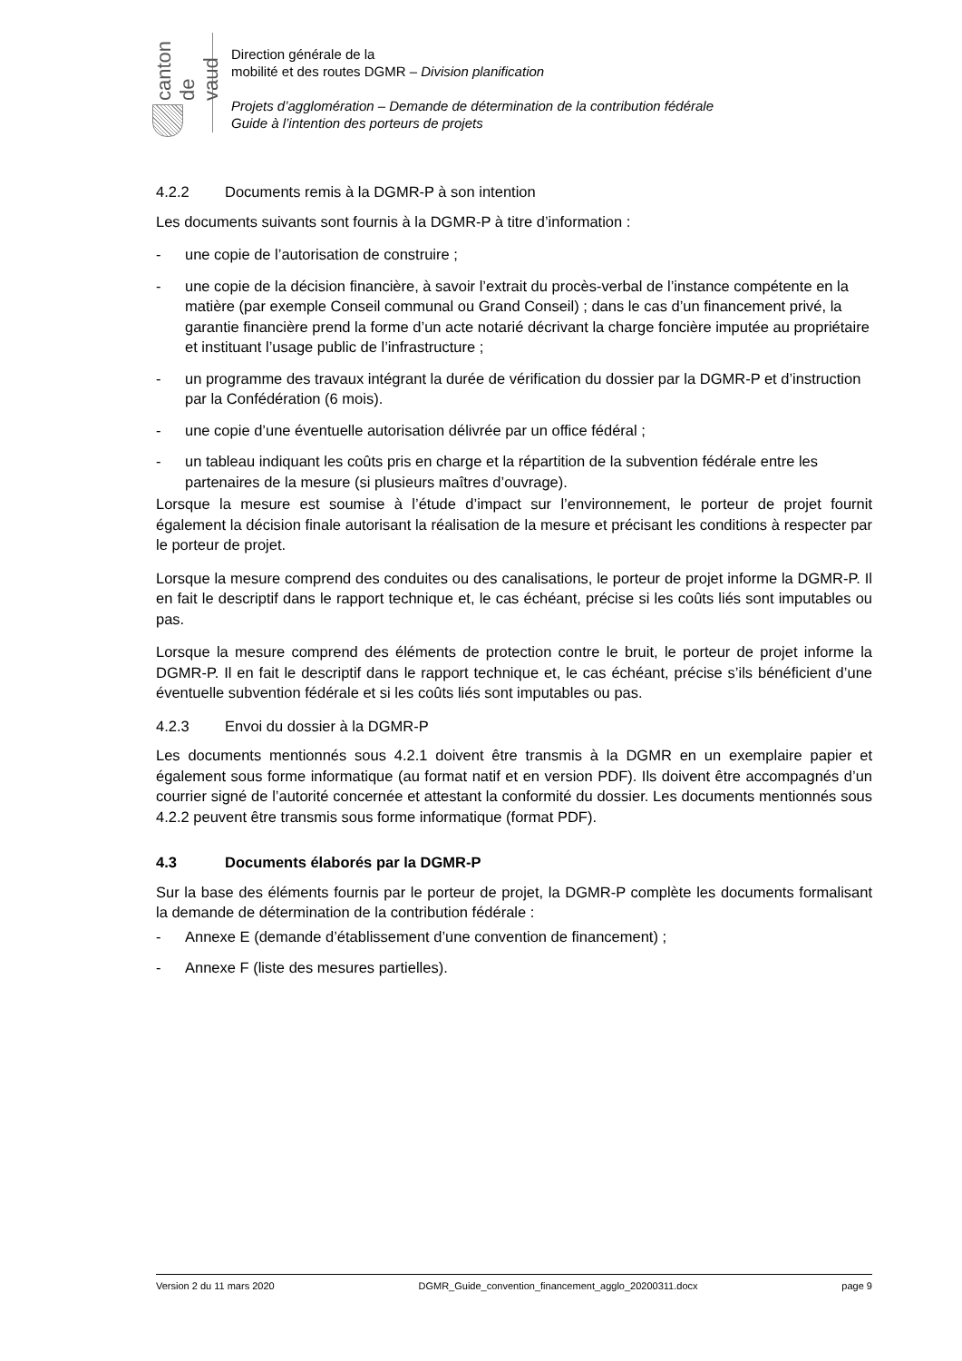canton de vaud
Direction générale de la
mobilité et des routes DGMR – Division planification
Projets d’agglomération – Demande de détermination de la contribution fédérale
Guide à l’intention des porteurs de projets
4.2.2 Documents remis à la DGMR-P à son intention
Les documents suivants sont fournis à la DGMR-P à titre d’information :
- une copie de l’autorisation de construire ;
- une copie de la décision financière, à savoir l’extrait du procès-verbal de l’instance compétente en la matière (par exemple Conseil communal ou Grand Conseil) ; dans le cas d’un financement privé, la garantie financière prend la forme d’un acte notarié décrivant la charge foncière imputée au propriétaire et instituant l’usage public de l’infrastructure ;
- un programme des travaux intégrant la durée de vérification du dossier par la DGMR-P et d’instruction par la Confédération (6 mois).
- une copie d’une éventuelle autorisation délivrée par un office fédéral ;
- un tableau indiquant les coûts pris en charge et la répartition de la subvention fédérale entre les partenaires de la mesure (si plusieurs maîtres d’ouvrage).
Lorsque la mesure est soumise à l’étude d’impact sur l’environnement, le porteur de projet fournit également la décision finale autorisant la réalisation de la mesure et précisant les conditions à respecter par le porteur de projet.
Lorsque la mesure comprend des conduites ou des canalisations, le porteur de projet informe la DGMR-P. Il en fait le descriptif dans le rapport technique et, le cas échéant, précise si les coûts liés sont imputables ou pas.
Lorsque la mesure comprend des éléments de protection contre le bruit, le porteur de projet informe la DGMR-P. Il en fait le descriptif dans le rapport technique et, le cas échéant, précise s’ils bénéficient d’une éventuelle subvention fédérale et si les coûts liés sont imputables ou pas.
4.2.3 Envoi du dossier à la DGMR-P
Les documents mentionnés sous 4.2.1 doivent être transmis à la DGMR en un exemplaire papier et également sous forme informatique (au format natif et en version PDF). Ils doivent être accompagnés d’un courrier signé de l’autorité concernée et attestant la conformité du dossier. Les documents mentionnés sous 4.2.2 peuvent être transmis sous forme informatique (format PDF).
4.3 Documents élaborés par la DGMR-P
Sur la base des éléments fournis par le porteur de projet, la DGMR-P complète les documents formalisant la demande de détermination de la contribution fédérale :
- Annexe E (demande d’établissement d’une convention de financement) ;
- Annexe F (liste des mesures partielles).
Version 2 du 11 mars 2020 DGMR_Guide_convention_financement_agglo_20200311.docx page 9